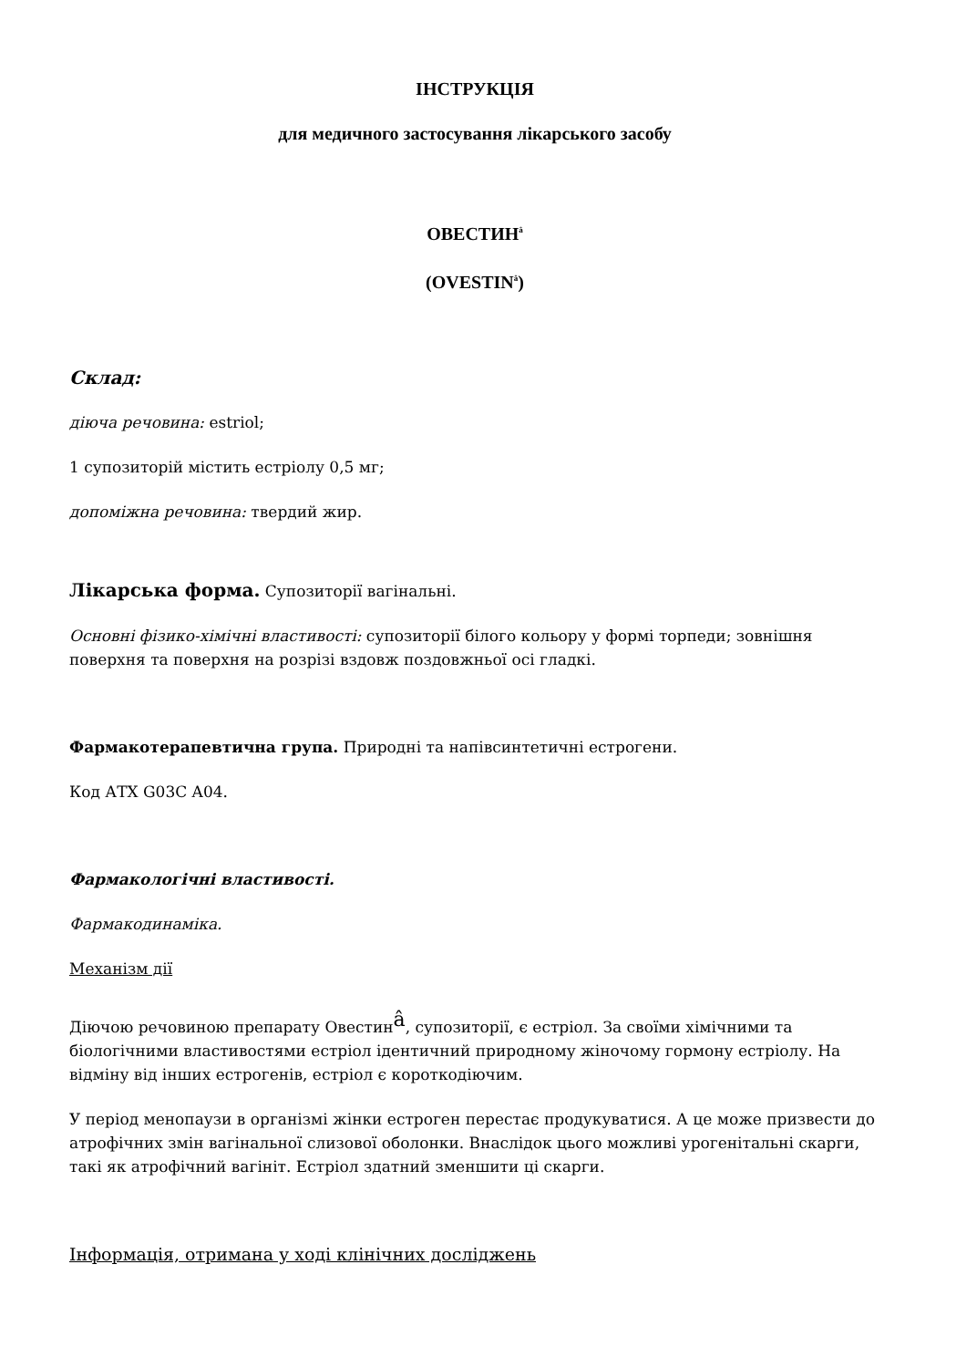ІНСТРУКЦІЯ
для медичного застосування лікарського засобу
ОВЕСТИН<sup>â</sup>
(OVESTIN<sup>â</sup>)
Склад:
діюча речовина: estriol;
1 супозиторій містить естріолу 0,5 мг;
допоміжна речовина: твердий жир.
Лікарська форма. Супозиторії вагінальні.
Основні фізико-хімічні властивості: супозиторії білого кольору у формі торпеди; зовнішня поверхня та поверхня на розрізі вздовж поздовжньої осі гладкі.
Фармакотерапевтична група. Природні та напівсинтетичні естрогени.
Код АТХ G03C A04.
Фармакологічні властивості.
Фармакодинаміка.
Механізм дії
Діючою речовиною препарату Овестин<sup>â</sup>, супозиторії, є естріол. За своїми хімічними та біологічними властивостями естріол ідентичний природному жіночому гормону естріолу. На відміну від інших естрогенів, естріол є короткодіючим.
У період менопаузи в організмі жінки естроген перестає продукуватися. А це може призвести до атрофічних змін вагінальної слизової оболонки. Внаслідок цього можливі урогенітальні скарги, такі як атрофічний вагініт. Естріол здатний зменшити ці скарги.
Інформація, отримана у ході клінічних досліджень